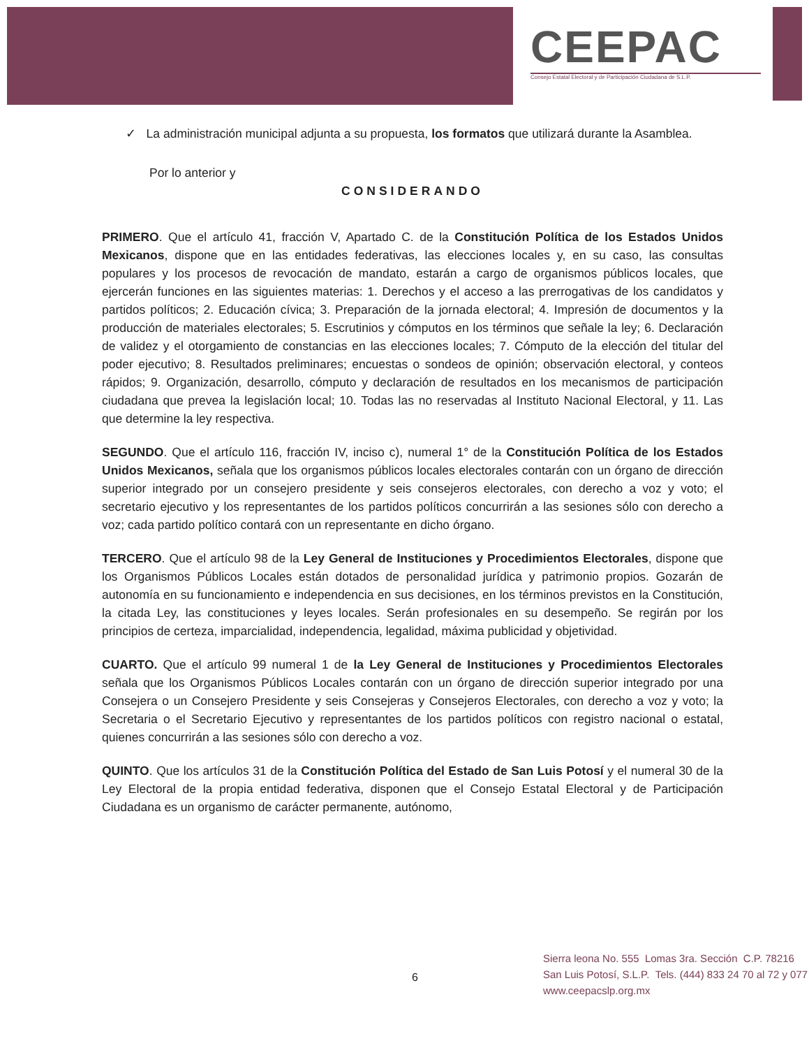CEEPAC
Consejo Estatal Electoral y de Participación Ciudadana de S.L.P.
✓ La administración municipal adjunta a su propuesta, los formatos que utilizará durante la Asamblea.
Por lo anterior y
CONSIDERANDO
PRIMERO. Que el artículo 41, fracción V, Apartado C. de la Constitución Política de los Estados Unidos Mexicanos, dispone que en las entidades federativas, las elecciones locales y, en su caso, las consultas populares y los procesos de revocación de mandato, estarán a cargo de organismos públicos locales, que ejercerán funciones en las siguientes materias: 1. Derechos y el acceso a las prerrogativas de los candidatos y partidos políticos; 2. Educación cívica; 3. Preparación de la jornada electoral; 4. Impresión de documentos y la producción de materiales electorales; 5. Escrutinios y cómputos en los términos que señale la ley; 6. Declaración de validez y el otorgamiento de constancias en las elecciones locales; 7. Cómputo de la elección del titular del poder ejecutivo; 8. Resultados preliminares; encuestas o sondeos de opinión; observación electoral, y conteos rápidos; 9. Organización, desarrollo, cómputo y declaración de resultados en los mecanismos de participación ciudadana que prevea la legislación local; 10. Todas las no reservadas al Instituto Nacional Electoral, y 11. Las que determine la ley respectiva.
SEGUNDO. Que el artículo 116, fracción IV, inciso c), numeral 1° de la Constitución Política de los Estados Unidos Mexicanos, señala que los organismos públicos locales electorales contarán con un órgano de dirección superior integrado por un consejero presidente y seis consejeros electorales, con derecho a voz y voto; el secretario ejecutivo y los representantes de los partidos políticos concurrirán a las sesiones sólo con derecho a voz; cada partido político contará con un representante en dicho órgano.
TERCERO. Que el artículo 98 de la Ley General de Instituciones y Procedimientos Electorales, dispone que los Organismos Públicos Locales están dotados de personalidad jurídica y patrimonio propios. Gozarán de autonomía en su funcionamiento e independencia en sus decisiones, en los términos previstos en la Constitución, la citada Ley, las constituciones y leyes locales. Serán profesionales en su desempeño. Se regirán por los principios de certeza, imparcialidad, independencia, legalidad, máxima publicidad y objetividad.
CUARTO. Que el artículo 99 numeral 1 de la Ley General de Instituciones y Procedimientos Electorales señala que los Organismos Públicos Locales contarán con un órgano de dirección superior integrado por una Consejera o un Consejero Presidente y seis Consejeras y Consejeros Electorales, con derecho a voz y voto; la Secretaria o el Secretario Ejecutivo y representantes de los partidos políticos con registro nacional o estatal, quienes concurrirán a las sesiones sólo con derecho a voz.
QUINTO. Que los artículos 31 de la Constitución Política del Estado de San Luis Potosí y el numeral 30 de la Ley Electoral de la propia entidad federativa, disponen que el Consejo Estatal Electoral y de Participación Ciudadana es un organismo de carácter permanente, autónomo,
6
Sierra leona No. 555 Lomas 3ra. Sección C.P. 78216
San Luis Potosí, S.L.P. Tels. (444) 833 24 70 al 72 y 077
www.ceepacslp.org.mx